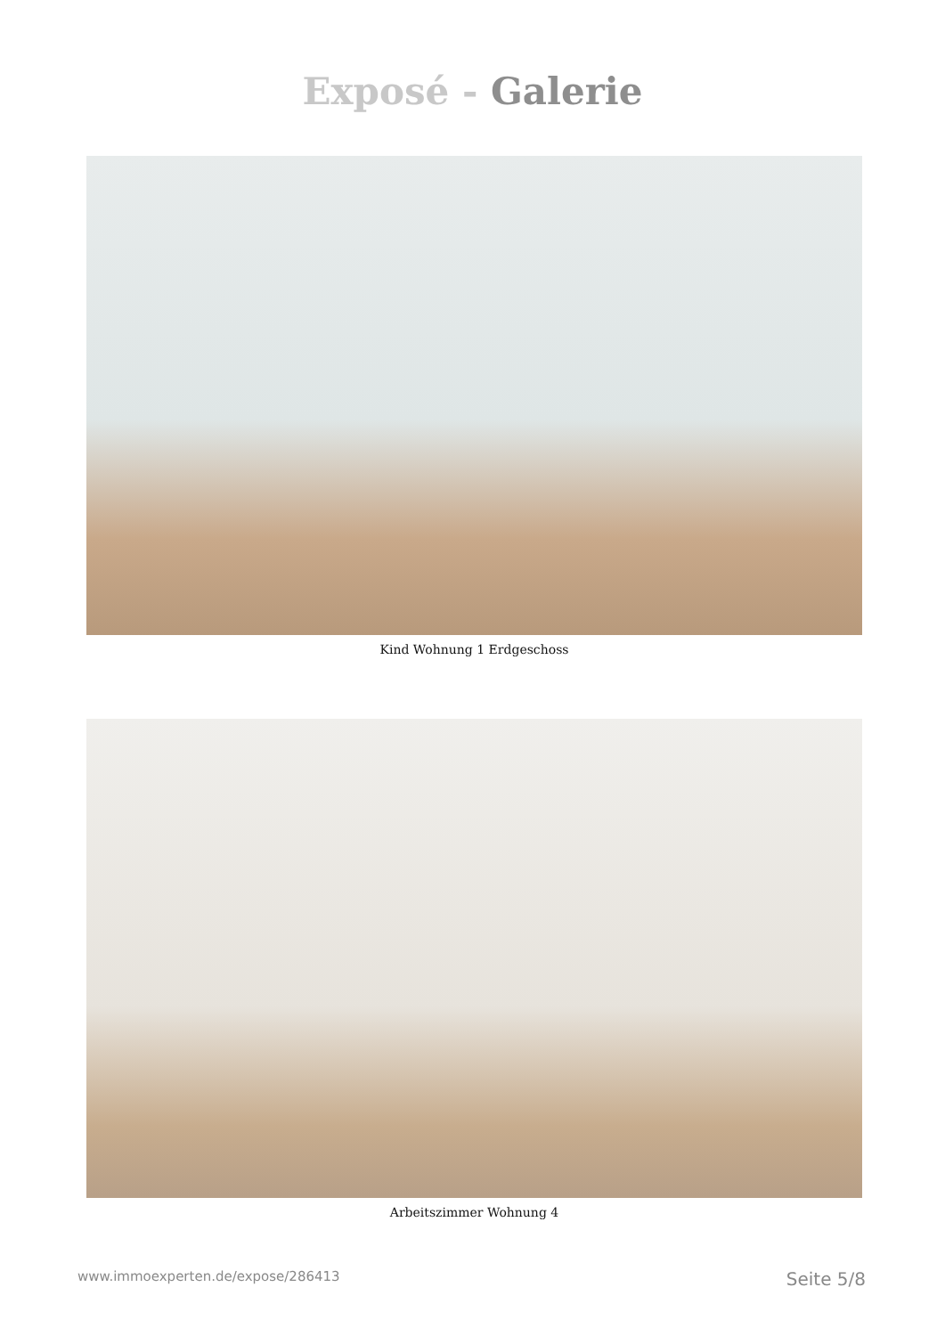Exposé - Galerie
Kind Wohnung 1 Erdgeschoss
Arbeitszimmer Wohnung 4
www.immoexperten.de/expose/286413 Seite 5/8